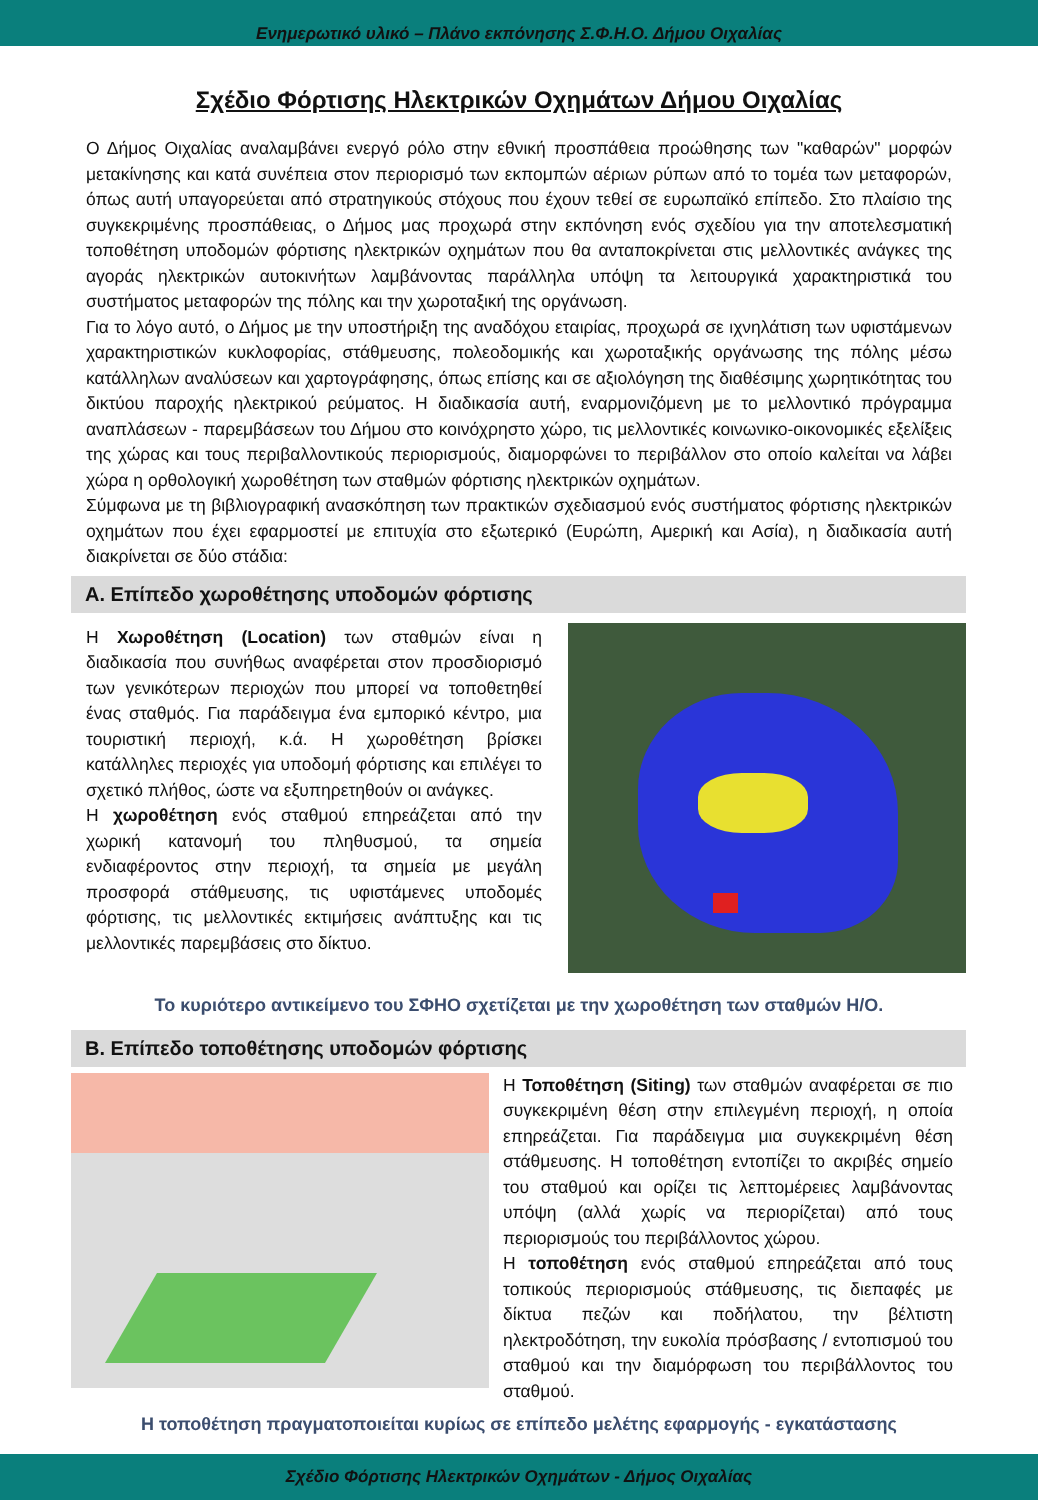Ενημερωτικό υλικό – Πλάνο εκπόνησης Σ.Φ.Η.Ο. Δήμου Οιχαλίας
Σχέδιο Φόρτισης Ηλεκτρικών Οχημάτων Δήμου Οιχαλίας
Ο Δήμος Οιχαλίας αναλαμβάνει ενεργό ρόλο στην εθνική προσπάθεια προώθησης των "καθαρών" μορφών μετακίνησης και κατά συνέπεια στον περιορισμό των εκπομπών αέριων ρύπων από το τομέα των μεταφορών, όπως αυτή υπαγορεύεται από στρατηγικούς στόχους που έχουν τεθεί σε ευρωπαϊκό επίπεδο. Στο πλαίσιο της συγκεκριμένης προσπάθειας, ο Δήμος μας προχωρά στην εκπόνηση ενός σχεδίου για την αποτελεσματική τοποθέτηση υποδομών φόρτισης ηλεκτρικών οχημάτων που θα ανταποκρίνεται στις μελλοντικές ανάγκες της αγοράς ηλεκτρικών αυτοκινήτων λαμβάνοντας παράλληλα υπόψη τα λειτουργικά χαρακτηριστικά του συστήματος μεταφορών της πόλης και την χωροταξική της οργάνωση.
Για το λόγο αυτό, ο Δήμος με την υποστήριξη της αναδόχου εταιρίας, προχωρά σε ιχνηλάτιση των υφιστάμενων χαρακτηριστικών κυκλοφορίας, στάθμευσης, πολεοδομικής και χωροταξικής οργάνωσης της πόλης μέσω κατάλληλων αναλύσεων και χαρτογράφησης, όπως επίσης και σε αξιολόγηση της διαθέσιμης χωρητικότητας του δικτύου παροχής ηλεκτρικού ρεύματος. Η διαδικασία αυτή, εναρμονιζόμενη με το μελλοντικό πρόγραμμα αναπλάσεων - παρεμβάσεων του Δήμου στο κοινόχρηστο χώρο, τις μελλοντικές κοινωνικο-οικονομικές εξελίξεις της χώρας και τους περιβαλλοντικούς περιορισμούς, διαμορφώνει το περιβάλλον στο οποίο καλείται να λάβει χώρα η ορθολογική χωροθέτηση των σταθμών φόρτισης ηλεκτρικών οχημάτων.
Σύμφωνα με τη βιβλιογραφική ανασκόπηση των πρακτικών σχεδιασμού ενός συστήματος φόρτισης ηλεκτρικών οχημάτων που έχει εφαρμοστεί με επιτυχία στο εξωτερικό (Ευρώπη, Αμερική και Ασία), η διαδικασία αυτή διακρίνεται σε δύο στάδια:
A. Επίπεδο χωροθέτησης υποδομών φόρτισης
Η Χωροθέτηση (Location) των σταθμών είναι η διαδικασία που συνήθως αναφέρεται στον προσδιορισμό των γενικότερων περιοχών που μπορεί να τοποθετηθεί ένας σταθμός. Για παράδειγμα ένα εμπορικό κέντρο, μια τουριστική περιοχή, κ.ά. Η χωροθέτηση βρίσκει κατάλληλες περιοχές για υποδομή φόρτισης και επιλέγει το σχετικό πλήθος, ώστε να εξυπηρετηθούν οι ανάγκες.
Η χωροθέτηση ενός σταθμού επηρεάζεται από την χωρική κατανομή του πληθυσμού, τα σημεία ενδιαφέροντος στην περιοχή, τα σημεία με μεγάλη προσφορά στάθμευσης, τις υφιστάμενες υποδομές φόρτισης, τις μελλοντικές εκτιμήσεις ανάπτυξης και τις μελλοντικές παρεμβάσεις στο δίκτυο.
Το κυριότερο αντικείμενο του ΣΦΗΟ σχετίζεται με την χωροθέτηση των σταθμών Η/Ο.
B. Επίπεδο τοποθέτησης υποδομών φόρτισης
Η Τοποθέτηση (Siting) των σταθμών αναφέρεται σε πιο συγκεκριμένη θέση στην επιλεγμένη περιοχή, η οποία επηρεάζεται. Για παράδειγμα μια συγκεκριμένη θέση στάθμευσης. Η τοποθέτηση εντοπίζει το ακριβές σημείο του σταθμού και ορίζει τις λεπτομέρειες λαμβάνοντας υπόψη (αλλά χωρίς να περιορίζεται) από τους περιορισμούς του περιβάλλοντος χώρου.
Η τοποθέτηση ενός σταθμού επηρεάζεται από τους τοπικούς περιορισμούς στάθμευσης, τις διεπαφές με δίκτυα πεζών και ποδήλατου, την βέλτιστη ηλεκτροδότηση, την ευκολία πρόσβασης / εντοπισμού του σταθμού και την διαμόρφωση του περιβάλλοντος του σταθμού.
Η τοποθέτηση πραγματοποιείται κυρίως σε επίπεδο μελέτης εφαρμογής - εγκατάστασης
Σχέδιο Φόρτισης Ηλεκτρικών Οχημάτων - Δήμος Οιχαλίας